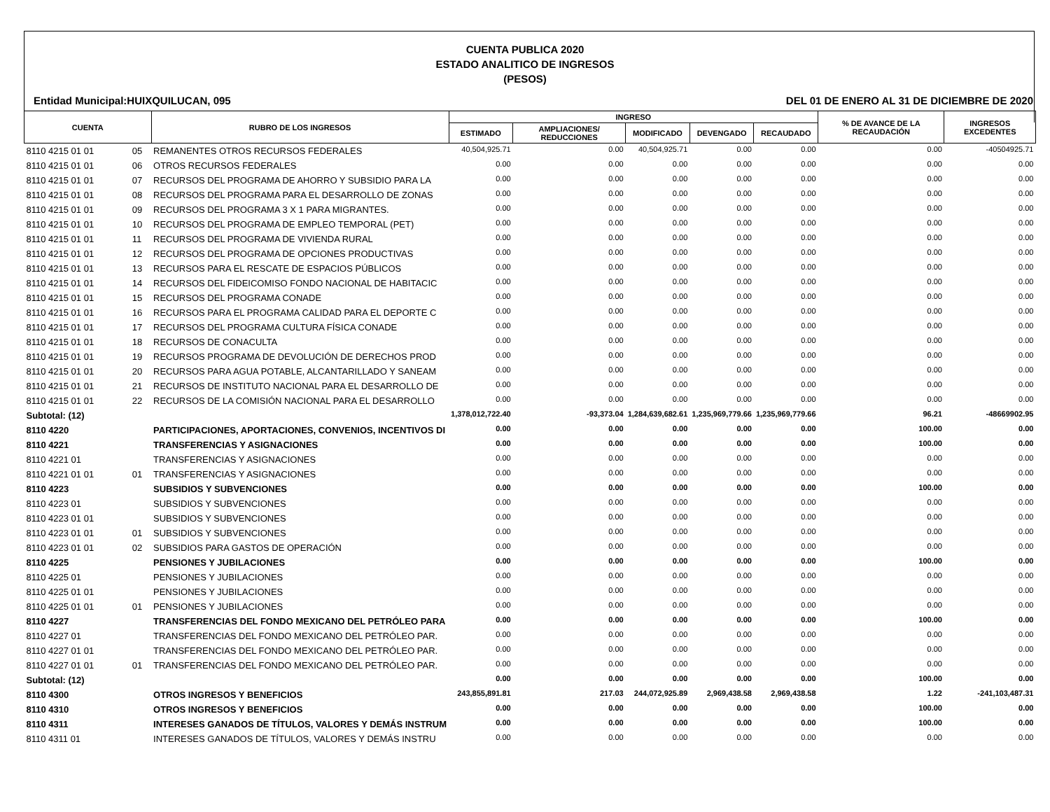CUENTA PUBLICA 2020
ESTADO ANALITICO DE INGRESOS
(PESOS)
Entidad Municipal:HUIXQUILUCAN, 095 DEL 01 DE ENERO AL 31 DE DICIEMBRE DE 2020
| CUENTA | | RUBRO DE LOS INGRESOS | INGRESO | | | | | % DE AVANCE DE LA RECAUDACIÓN | INGRESOS EXCEDENTES |
| --- | --- | --- | --- | --- | --- | --- | --- | --- | --- |
| | | | ESTIMADO | AMPLIACIONES/ REDUCCIONES | MODIFICADO | DEVENGADO | RECAUDADO | | |
| 8110 4215 01 01 | 05 | REMANENTES OTROS RECURSOS FEDERALES | 40,504,925.71 | 0.00 | 40,504,925.71 | 0.00 | 0.00 | 0.00 | -40504925.71 |
| 8110 4215 01 01 | 06 | OTROS RECURSOS FEDERALES | 0.00 | 0.00 | 0.00 | 0.00 | 0.00 | 0.00 | 0.00 |
| 8110 4215 01 01 | 07 | RECURSOS DEL PROGRAMA DE AHORRO Y SUBSIDIO PARA LA | 0.00 | 0.00 | 0.00 | 0.00 | 0.00 | 0.00 | 0.00 |
| 8110 4215 01 01 | 08 | RECURSOS DEL PROGRAMA PARA EL DESARROLLO DE ZONAS | 0.00 | 0.00 | 0.00 | 0.00 | 0.00 | 0.00 | 0.00 |
| 8110 4215 01 01 | 09 | RECURSOS DEL PROGRAMA 3 X 1 PARA MIGRANTES. | 0.00 | 0.00 | 0.00 | 0.00 | 0.00 | 0.00 | 0.00 |
| 8110 4215 01 01 | 10 | RECURSOS DEL PROGRAMA DE EMPLEO TEMPORAL (PET) | 0.00 | 0.00 | 0.00 | 0.00 | 0.00 | 0.00 | 0.00 |
| 8110 4215 01 01 | 11 | RECURSOS DEL PROGRAMA DE VIVIENDA RURAL | 0.00 | 0.00 | 0.00 | 0.00 | 0.00 | 0.00 | 0.00 |
| 8110 4215 01 01 | 12 | RECURSOS DEL PROGRAMA DE OPCIONES PRODUCTIVAS | 0.00 | 0.00 | 0.00 | 0.00 | 0.00 | 0.00 | 0.00 |
| 8110 4215 01 01 | 13 | RECURSOS PARA EL RESCATE DE ESPACIOS PÚBLICOS | 0.00 | 0.00 | 0.00 | 0.00 | 0.00 | 0.00 | 0.00 |
| 8110 4215 01 01 | 14 | RECURSOS DEL FIDEICOMISO FONDO NACIONAL DE HABITACIC | 0.00 | 0.00 | 0.00 | 0.00 | 0.00 | 0.00 | 0.00 |
| 8110 4215 01 01 | 15 | RECURSOS DEL PROGRAMA CONADE | 0.00 | 0.00 | 0.00 | 0.00 | 0.00 | 0.00 | 0.00 |
| 8110 4215 01 01 | 16 | RECURSOS PARA EL PROGRAMA CALIDAD PARA EL DEPORTE C | 0.00 | 0.00 | 0.00 | 0.00 | 0.00 | 0.00 | 0.00 |
| 8110 4215 01 01 | 17 | RECURSOS DEL PROGRAMA CULTURA FÍSICA CONADE | 0.00 | 0.00 | 0.00 | 0.00 | 0.00 | 0.00 | 0.00 |
| 8110 4215 01 01 | 18 | RECURSOS DE CONACULTA | 0.00 | 0.00 | 0.00 | 0.00 | 0.00 | 0.00 | 0.00 |
| 8110 4215 01 01 | 19 | RECURSOS PROGRAMA DE DEVOLUCIÓN DE DERECHOS PROD | 0.00 | 0.00 | 0.00 | 0.00 | 0.00 | 0.00 | 0.00 |
| 8110 4215 01 01 | 20 | RECURSOS PARA AGUA POTABLE, ALCANTARILLADO Y SANEAM | 0.00 | 0.00 | 0.00 | 0.00 | 0.00 | 0.00 | 0.00 |
| 8110 4215 01 01 | 21 | RECURSOS DE INSTITUTO NACIONAL PARA EL DESARROLLO DE | 0.00 | 0.00 | 0.00 | 0.00 | 0.00 | 0.00 | 0.00 |
| 8110 4215 01 01 | 22 | RECURSOS DE LA COMISIÓN NACIONAL PARA EL DESARROLLO | 0.00 | 0.00 | 0.00 | 0.00 | 0.00 | 0.00 | 0.00 |
| Subtotal: (12) | | | 1,378,012,722.40 | -93,373.04 | 1,284,639,682.61 | 1,235,969,779.66 | 1,235,969,779.66 | 96.21 | -48669902.95 |
| 8110 4220 | | PARTICIPACIONES, APORTACIONES, CONVENIOS, INCENTIVOS DI | 0.00 | 0.00 | 0.00 | 0.00 | 0.00 | 100.00 | 0.00 |
| 8110 4221 | | TRANSFERENCIAS Y ASIGNACIONES | 0.00 | 0.00 | 0.00 | 0.00 | 0.00 | 100.00 | 0.00 |
| 8110 4221 01 | | TRANSFERENCIAS Y ASIGNACIONES | 0.00 | 0.00 | 0.00 | 0.00 | 0.00 | 0.00 | 0.00 |
| 8110 4221 01 01 | 01 | TRANSFERENCIAS Y ASIGNACIONES | 0.00 | 0.00 | 0.00 | 0.00 | 0.00 | 0.00 | 0.00 |
| 8110 4223 | | SUBSIDIOS Y SUBVENCIONES | 0.00 | 0.00 | 0.00 | 0.00 | 0.00 | 100.00 | 0.00 |
| 8110 4223 01 | | SUBSIDIOS Y SUBVENCIONES | 0.00 | 0.00 | 0.00 | 0.00 | 0.00 | 0.00 | 0.00 |
| 8110 4223 01 01 | | SUBSIDIOS Y SUBVENCIONES | 0.00 | 0.00 | 0.00 | 0.00 | 0.00 | 0.00 | 0.00 |
| 8110 4223 01 01 | 01 | SUBSIDIOS Y SUBVENCIONES | 0.00 | 0.00 | 0.00 | 0.00 | 0.00 | 0.00 | 0.00 |
| 8110 4223 01 01 | 02 | SUBSIDIOS PARA GASTOS DE OPERACIÓN | 0.00 | 0.00 | 0.00 | 0.00 | 0.00 | 0.00 | 0.00 |
| 8110 4225 | | PENSIONES Y JUBILACIONES | 0.00 | 0.00 | 0.00 | 0.00 | 0.00 | 100.00 | 0.00 |
| 8110 4225 01 | | PENSIONES Y JUBILACIONES | 0.00 | 0.00 | 0.00 | 0.00 | 0.00 | 0.00 | 0.00 |
| 8110 4225 01 01 | | PENSIONES Y JUBILACIONES | 0.00 | 0.00 | 0.00 | 0.00 | 0.00 | 0.00 | 0.00 |
| 8110 4225 01 01 | 01 | PENSIONES Y JUBILACIONES | 0.00 | 0.00 | 0.00 | 0.00 | 0.00 | 0.00 | 0.00 |
| 8110 4227 | | TRANSFERENCIAS DEL FONDO MEXICANO DEL PETRÓLEO PARA | 0.00 | 0.00 | 0.00 | 0.00 | 0.00 | 100.00 | 0.00 |
| 8110 4227 01 | | TRANSFERENCIAS DEL FONDO MEXICANO DEL PETRÓLEO PAR. | 0.00 | 0.00 | 0.00 | 0.00 | 0.00 | 0.00 | 0.00 |
| 8110 4227 01 01 | | TRANSFERENCIAS DEL FONDO MEXICANO DEL PETRÓLEO PAR. | 0.00 | 0.00 | 0.00 | 0.00 | 0.00 | 0.00 | 0.00 |
| 8110 4227 01 01 | 01 | TRANSFERENCIAS DEL FONDO MEXICANO DEL PETRÓLEO PAR. | 0.00 | 0.00 | 0.00 | 0.00 | 0.00 | 0.00 | 0.00 |
| Subtotal: (12) | | | 0.00 | 0.00 | 0.00 | 0.00 | 0.00 | 100.00 | 0.00 |
| 8110 4300 | | OTROS INGRESOS Y BENEFICIOS | 243,855,891.81 | 217.03 | 244,072,925.89 | 2,969,438.58 | 2,969,438.58 | 1.22 | -241,103,487.31 |
| 8110 4310 | | OTROS INGRESOS Y BENEFICIOS | 0.00 | 0.00 | 0.00 | 0.00 | 0.00 | 100.00 | 0.00 |
| 8110 4311 | | INTERESES GANADOS DE TÍTULOS, VALORES Y DEMÁS INSTRUM | 0.00 | 0.00 | 0.00 | 0.00 | 0.00 | 100.00 | 0.00 |
| 8110 4311 01 | | INTERESES GANADOS DE TÍTULOS, VALORES Y DEMÁS INSTRU | 0.00 | 0.00 | 0.00 | 0.00 | 0.00 | 0.00 | 0.00 |